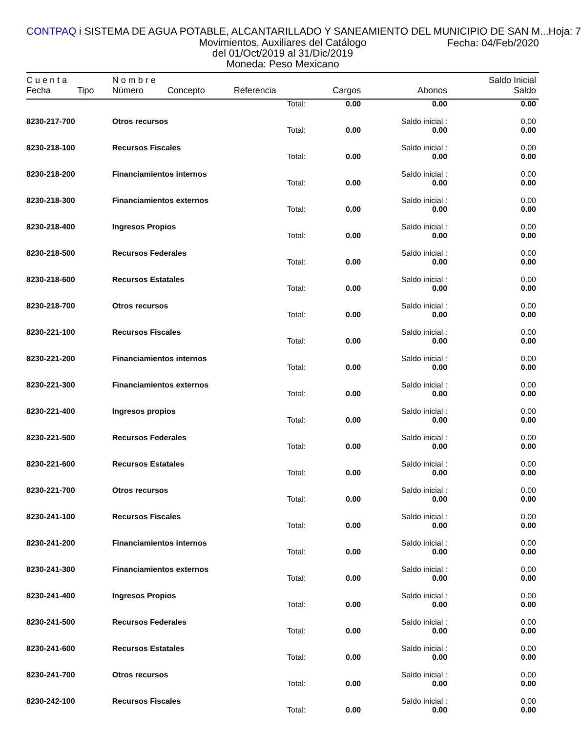CONTPAQ i SISTEMA DE AGUA POTABLE, ALCANTARILLADO Y SANEAMIENTO DEL MUNICIPIO DE SAN M... Hoja: 7
Movimientos, Auxiliares del Catálogo
del 01/Oct/2019 al 31/Dic/2019
Moneda: Peso Mexicano
Fecha: 04/Feb/2020
| C u e n t a | | N o m b r e | | | | | Saldo Inicial |
| --- | --- | --- | --- | --- | --- | --- | --- |
| Fecha | Tipo | Número | Concepto | Referencia | Cargos | Abonos | Saldo |
| | | | | Total: | 0.00 | 0.00 | 0.00 |
| 8230-217-700 | | Otros recursos | | | | Saldo inicial : | 0.00 |
| | | | | Total: | 0.00 | 0.00 | 0.00 |
| 8230-218-100 | | Recursos Fiscales | | | | Saldo inicial : | 0.00 |
| | | | | Total: | 0.00 | 0.00 | 0.00 |
| 8230-218-200 | | Financiamientos internos | | | | Saldo inicial : | 0.00 |
| | | | | Total: | 0.00 | 0.00 | 0.00 |
| 8230-218-300 | | Financiamientos externos | | | | Saldo inicial : | 0.00 |
| | | | | Total: | 0.00 | 0.00 | 0.00 |
| 8230-218-400 | | Ingresos Propios | | | | Saldo inicial : | 0.00 |
| | | | | Total: | 0.00 | 0.00 | 0.00 |
| 8230-218-500 | | Recursos Federales | | | | Saldo inicial : | 0.00 |
| | | | | Total: | 0.00 | 0.00 | 0.00 |
| 8230-218-600 | | Recursos Estatales | | | | Saldo inicial : | 0.00 |
| | | | | Total: | 0.00 | 0.00 | 0.00 |
| 8230-218-700 | | Otros recursos | | | | Saldo inicial : | 0.00 |
| | | | | Total: | 0.00 | 0.00 | 0.00 |
| 8230-221-100 | | Recursos Fiscales | | | | Saldo inicial : | 0.00 |
| | | | | Total: | 0.00 | 0.00 | 0.00 |
| 8230-221-200 | | Financiamientos internos | | | | Saldo inicial : | 0.00 |
| | | | | Total: | 0.00 | 0.00 | 0.00 |
| 8230-221-300 | | Financiamientos externos | | | | Saldo inicial : | 0.00 |
| | | | | Total: | 0.00 | 0.00 | 0.00 |
| 8230-221-400 | | Ingresos propios | | | | Saldo inicial : | 0.00 |
| | | | | Total: | 0.00 | 0.00 | 0.00 |
| 8230-221-500 | | Recursos Federales | | | | Saldo inicial : | 0.00 |
| | | | | Total: | 0.00 | 0.00 | 0.00 |
| 8230-221-600 | | Recursos Estatales | | | | Saldo inicial : | 0.00 |
| | | | | Total: | 0.00 | 0.00 | 0.00 |
| 8230-221-700 | | Otros recursos | | | | Saldo inicial : | 0.00 |
| | | | | Total: | 0.00 | 0.00 | 0.00 |
| 8230-241-100 | | Recursos Fiscales | | | | Saldo inicial : | 0.00 |
| | | | | Total: | 0.00 | 0.00 | 0.00 |
| 8230-241-200 | | Financiamientos internos | | | | Saldo inicial : | 0.00 |
| | | | | Total: | 0.00 | 0.00 | 0.00 |
| 8230-241-300 | | Financiamientos externos | | | | Saldo inicial : | 0.00 |
| | | | | Total: | 0.00 | 0.00 | 0.00 |
| 8230-241-400 | | Ingresos Propios | | | | Saldo inicial : | 0.00 |
| | | | | Total: | 0.00 | 0.00 | 0.00 |
| 8230-241-500 | | Recursos Federales | | | | Saldo inicial : | 0.00 |
| | | | | Total: | 0.00 | 0.00 | 0.00 |
| 8230-241-600 | | Recursos Estatales | | | | Saldo inicial : | 0.00 |
| | | | | Total: | 0.00 | 0.00 | 0.00 |
| 8230-241-700 | | Otros recursos | | | | Saldo inicial : | 0.00 |
| | | | | Total: | 0.00 | 0.00 | 0.00 |
| 8230-242-100 | | Recursos Fiscales | | | | Saldo inicial : | 0.00 |
| | | | | Total: | 0.00 | 0.00 | 0.00 |